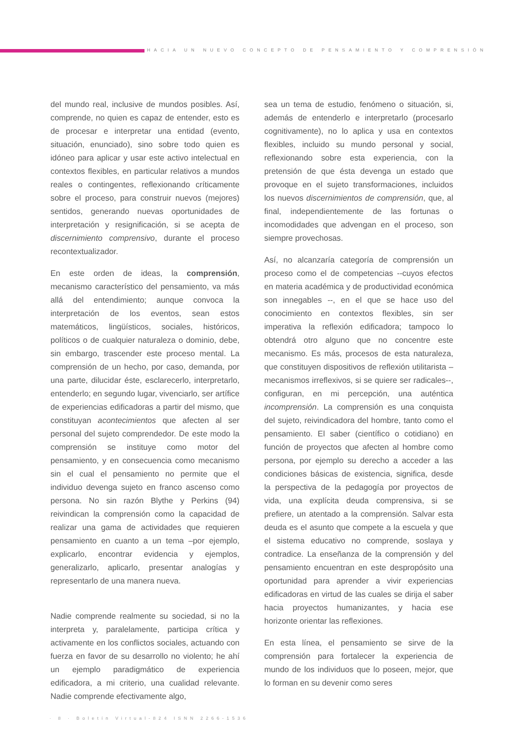HACIA UN NUEVO CONCEPTO DE PENSAMIENTO Y COMPRENSIÓN
del mundo real, inclusive de mundos posibles. Así, comprende, no quien es capaz de entender, esto es de procesar e interpretar una entidad (evento, situación, enunciado), sino sobre todo quien es idóneo para aplicar y usar este activo intelectual en contextos flexibles, en particular relativos a mundos reales o contingentes, reflexionando críticamente sobre el proceso, para construir nuevos (mejores) sentidos, generando nuevas oportunidades de interpretación y resignificación, si se acepta de discernimiento comprensivo, durante el proceso recontextualizador.
En este orden de ideas, la comprensión, mecanismo característico del pensamiento, va más allá del entendimiento; aunque convoca la interpretación de los eventos, sean estos matemáticos, lingüísticos, sociales, históricos, políticos o de cualquier naturaleza o dominio, debe, sin embargo, trascender este proceso mental. La comprensión de un hecho, por caso, demanda, por una parte, dilucidar éste, esclarecerlo, interpretarlo, entenderlo; en segundo lugar, vivenciarlo, ser artífice de experiencias edificadoras a partir del mismo, que constituyan acontecimientos que afecten al ser personal del sujeto comprendedor. De este modo la comprensión se instituye como motor del pensamiento, y en consecuencia como mecanismo sin el cual el pensamiento no permite que el individuo devenga sujeto en franco ascenso como persona. No sin razón Blythe y Perkins (94) reivindican la comprensión como la capacidad de realizar una gama de actividades que requieren pensamiento en cuanto a un tema –por ejemplo, explicarlo, encontrar evidencia y ejemplos, generalizarlo, aplicarlo, presentar analogías y representarlo de una manera nueva.
Nadie comprende realmente su sociedad, si no la interpreta y, paralelamente, participa crítica y activamente en los conflictos sociales, actuando con fuerza en favor de su desarrollo no violento; he ahí un ejemplo paradigmático de experiencia edificadora, a mi criterio, una cualidad relevante. Nadie comprende efectivamente algo,
sea un tema de estudio, fenómeno o situación, si, además de entenderlo e interpretarlo (procesarlo cognitivamente), no lo aplica y usa en contextos flexibles, incluido su mundo personal y social, reflexionando sobre esta experiencia, con la pretensión de que ésta devenga un estado que provoque en el sujeto transformaciones, incluidos los nuevos discernimientos de comprensión, que, al final, independientemente de las fortunas o incomodidades que advengan en el proceso, son siempre provechosas.
Así, no alcanzaría categoría de comprensión un proceso como el de competencias --cuyos efectos en materia académica y de productividad económica son innegables --, en el que se hace uso del conocimiento en contextos flexibles, sin ser imperativa la reflexión edificadora; tampoco lo obtendrá otro alguno que no concentre este mecanismo. Es más, procesos de esta naturaleza, que constituyen dispositivos de reflexión utilitarista – mecanismos irreflexivos, si se quiere ser radicales--, configuran, en mi percepción, una auténtica incomprensión. La comprensión es una conquista del sujeto, reivindicadora del hombre, tanto como el pensamiento. El saber (científico o cotidiano) en función de proyectos que afecten al hombre como persona, por ejemplo su derecho a acceder a las condiciones básicas de existencia, significa, desde la perspectiva de la pedagogía por proyectos de vida, una explícita deuda comprensiva, si se prefiere, un atentado a la comprensión. Salvar esta deuda es el asunto que compete a la escuela y que el sistema educativo no comprende, soslaya y contradice. La enseñanza de la comprensión y del pensamiento encuentran en este despropósito una oportunidad para aprender a vivir experiencias edificadoras en virtud de las cuales se dirija el saber hacia proyectos humanizantes, y hacia ese horizonte orientar las reflexiones.
En esta línea, el pensamiento se sirve de la comprensión para fortalecer la experiencia de mundo de los individuos que lo poseen, mejor, que lo forman en su devenir como seres
· 8 · Boletín Virtual-824 ISNN 2266-1536